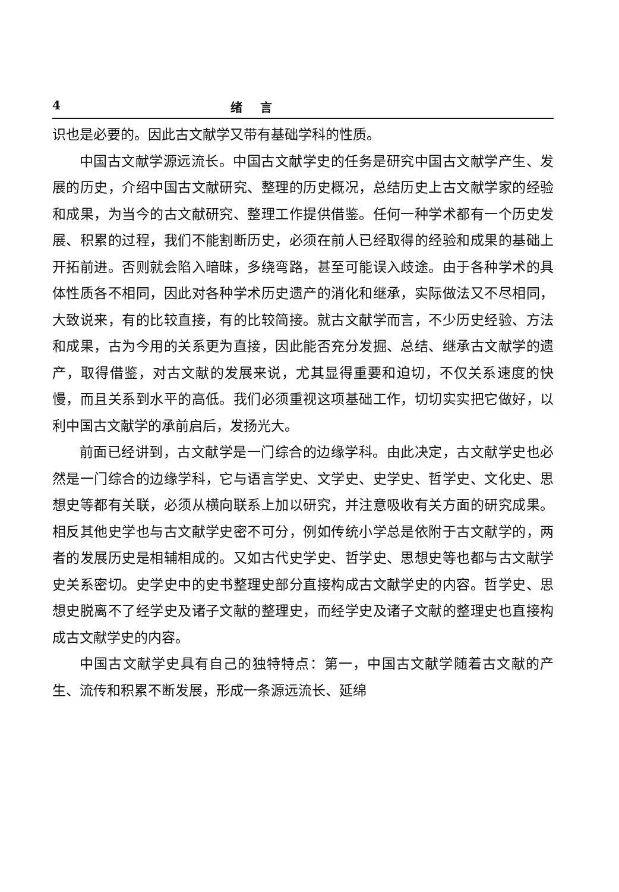4 绪言
识也是必要的。因此古文献学又带有基础学科的性质。
中国古文献学源远流长。中国古文献学史的任务是研究中国古文献学产生、发展的历史，介绍中国古文献研究、整理的历史概况，总结历史上古文献学家的经验和成果，为当今的古文献研究、整理工作提供借鉴。任何一种学术都有一个历史发展、积累的过程，我们不能割断历史，必须在前人已经取得的经验和成果的基础上开拓前进。否则就会陷入暗昧，多绕弯路，甚至可能误入歧途。由于各种学术的具体性质各不相同，因此对各种学术历史遗产的消化和继承，实际做法又不尽相同，大致说来，有的比较直接，有的比较简接。就古文献学而言，不少历史经验、方法和成果，古为今用的关系更为直接，因此能否充分发掘、总结、继承古文献学的遗产，取得借鉴，对古文献的发展来说，尤其显得重要和迫切，不仅关系速度的快慢，而且关系到水平的高低。我们必须重视这项基础工作，切切实实把它做好，以利中国古文献学的承前启后，发扬光大。
前面已经讲到，古文献学是一门综合的边缘学科。由此决定，古文献学史也必然是一门综合的边缘学科，它与语言学史、文学史、史学史、哲学史、文化史、思想史等都有关联，必须从横向联系上加以研究，并注意吸收有关方面的研究成果。相反其他史学也与古文献学史密不可分，例如传统小学总是依附于古文献学的，两者的发展历史是相辅相成的。又如古代史学史、哲学史、思想史等也都与古文献学史关系密切。史学史中的史书整理史部分直接构成古文献学史的内容。哲学史、思想史脱离不了经学史及诸子文献的整理史，而经学史及诸子文献的整理史也直接构成古文献学史的内容。
中国古文献学史具有自己的独特特点：第一，中国古文献学随着古文献的产生、流传和积累不断发展，形成一条源远流长、延绵